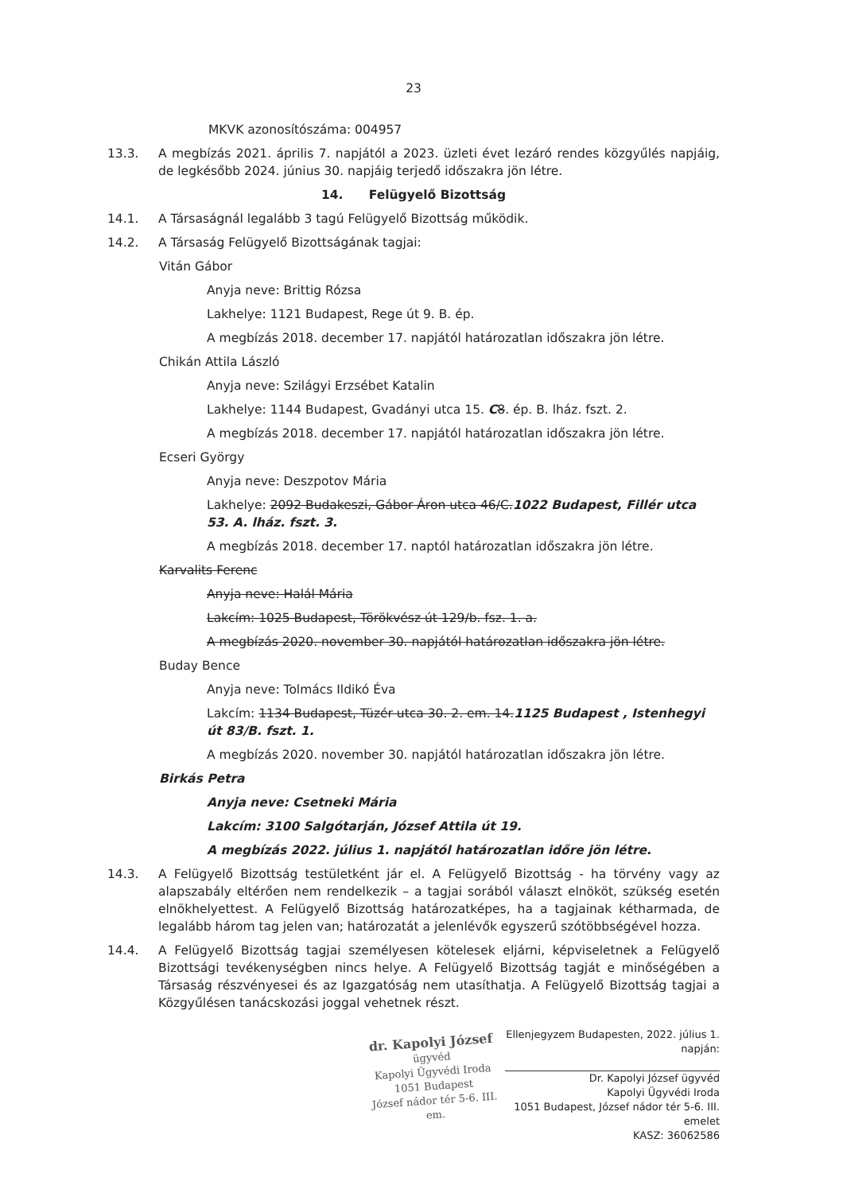23
MKVK azonosítószáma: 004957
13.3. A megbízás 2021. április 7. napjától a 2023. üzleti évet lezáró rendes közgyűlés napjáig, de legkésőbb 2024. június 30. napjáig terjedő időszakra jön létre.
14. Felügyelő Bizottság
14.1. A Társaságnál legalább 3 tagú Felügyelő Bizottság működik.
14.2. A Társaság Felügyelő Bizottságának tagjai:
Vitán Gábor
Anyja neve: Brittig Rózsa
Lakhelye: 1121 Budapest, Rege út 9. B. ép.
A megbízás 2018. december 17. napjától határozatlan időszakra jön létre.
Chikán Attila László
Anyja neve: Szilágyi Erzsébet Katalin
Lakhelye: 1144 Budapest, Gvadányi utca 15. C 8. ép. B. lház. fszt. 2.
A megbízás 2018. december 17. napjától határozatlan időszakra jön létre.
Ecseri György
Anyja neve: Deszpotov Mária
Lakhelye: 2092 Budakeszi, Gábor Áron utca 46/C.1022 Budapest, Fillér utca 53. A. lház. fszt. 3.
A megbízás 2018. december 17. naptól határozatlan időszakra jön létre.
Karvalits Ferenc
Anyja neve: Halál Mária
Lakcím: 1025 Budapest, Törökvész út 129/b. fsz. 1. a.
A megbízás 2020. november 30. napjától határozatlan időszakra jön létre.
Buday Bence
Anyja neve: Tolmács Ildikó Éva
Lakcím: 1134 Budapest, Tüzér utca 30. 2. em. 14.1125 Budapest , Istenhegyi út 83/B. fszt. 1.
A megbízás 2020. november 30. napjától határozatlan időszakra jön létre.
Birkás Petra
Anyja neve: Csetneki Mária
Lakcím: 3100 Salgótarján, József Attila út 19.
A megbízás 2022. július 1. napjától határozatlan időre jön létre.
14.3. A Felügyelő Bizottság testületként jár el. A Felügyelő Bizottság - ha törvény vagy az alapszabály eltérően nem rendelkezik – a tagjai sorából választ elnököt, szükség esetén elnökhelyettest. A Felügyelő Bizottság határozatképes, ha a tagjainak kétharmada, de legalább három tag jelen van; határozatát a jelenlévők egyszerű szótöbbségével hozza.
14.4. A Felügyelő Bizottság tagjai személyesen kötelesek eljárni, képviseletnek a Felügyelő Bizottsági tevékenységben nincs helye. A Felügyelő Bizottság tagját e minőségében a Társaság részvényesei és az Igazgatóság nem utasíthatja. A Felügyelő Bizottság tagjai a Közgyűlésen tanácskozási joggal vehetnek részt.
dr. Kapolyi József
ügyvéd
Kapolyi Ügyvédi Iroda
1051 Budapest
József nádor tér 5-6. III. em.
Ellenjegyzem Budapesten, 2022. július 1. napján:
Dr. Kapolyi József ügyvéd
Kapolyi Ügyvédi Iroda
1051 Budapest, József nádor tér 5-6. III. emelet
KASZ: 36062586